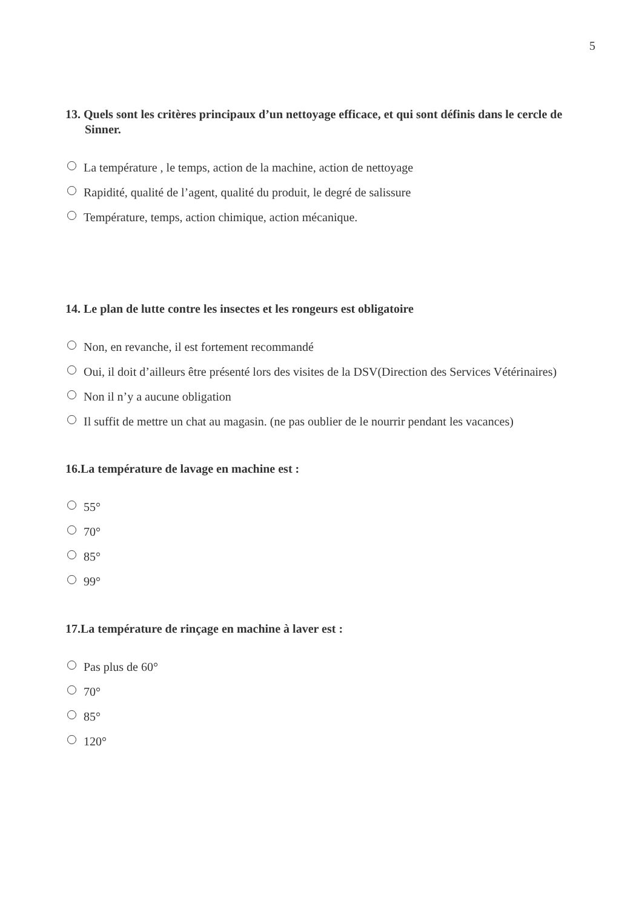5
13. Quels sont les critères principaux d’un nettoyage efficace, et qui sont définis dans le cercle de Sinner.
La température , le temps, action de la machine, action de nettoyage
Rapidité, qualité de l’agent, qualité du produit, le degré de salissure
Température, temps, action chimique, action mécanique.
14. Le plan de lutte contre les insectes et les rongeurs est obligatoire
Non, en revanche, il est fortement recommandé
Oui, il doit d’ailleurs être présenté lors des visites de la DSV(Direction des Services Vétérinaires)
Non il n’y a aucune obligation
Il suffit de mettre un chat au magasin. (ne pas oublier de le nourrir pendant les vacances)
16.La température de lavage en machine est :
55°
70°
85°
99°
17.La température de rinçage en machine à laver est :
Pas plus de 60°
70°
85°
120°